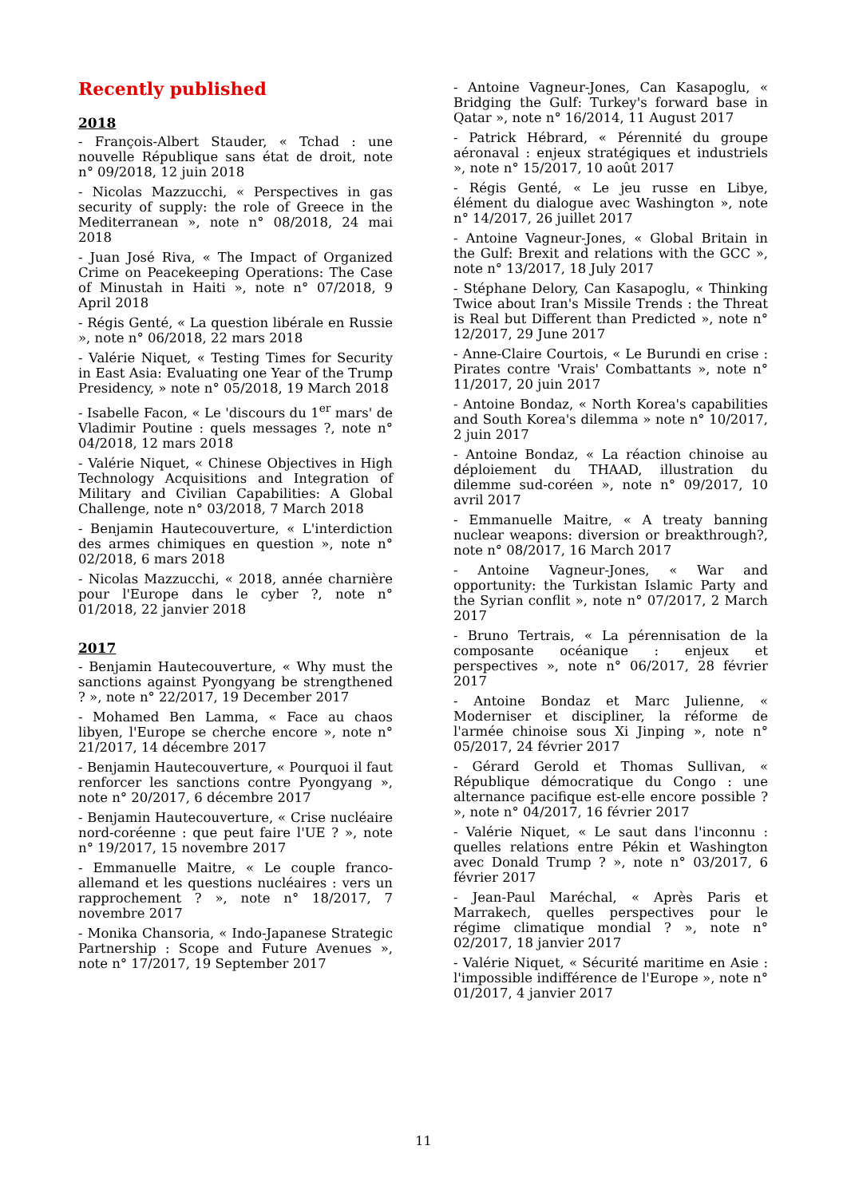Recently published
2018
- François-Albert Stauder, « Tchad : une nouvelle République sans état de droit, note n° 09/2018, 12 juin 2018
- Nicolas Mazzucchi, « Perspectives in gas security of supply: the role of Greece in the Mediterranean », note n° 08/2018, 24 mai 2018
- Juan José Riva, « The Impact of Organized Crime on Peacekeeping Operations: The Case of Minustah in Haiti », note n° 07/2018, 9 April 2018
- Régis Genté, « La question libérale en Russie », note n° 06/2018, 22 mars 2018
- Valérie Niquet, « Testing Times for Security in East Asia: Evaluating one Year of the Trump Presidency, » note n° 05/2018, 19 March 2018
- Isabelle Facon, « Le 'discours du 1<sup>er</sup> mars' de Vladimir Poutine : quels messages ?, note n° 04/2018, 12 mars 2018
- Valérie Niquet, « Chinese Objectives in High Technology Acquisitions and Integration of Military and Civilian Capabilities: A Global Challenge, note n° 03/2018, 7 March 2018
- Benjamin Hautecouverture, « L'interdiction des armes chimiques en question », note n° 02/2018, 6 mars 2018
- Nicolas Mazzucchi, « 2018, année charnière pour l'Europe dans le cyber ?, note n° 01/2018, 22 janvier 2018
2017
- Benjamin Hautecouverture, « Why must the sanctions against Pyongyang be strengthened ? », note n° 22/2017, 19 December 2017
- Mohamed Ben Lamma, « Face au chaos libyen, l'Europe se cherche encore », note n° 21/2017, 14 décembre 2017
- Benjamin Hautecouverture, « Pourquoi il faut renforcer les sanctions contre Pyongyang », note n° 20/2017, 6 décembre 2017
- Benjamin Hautecouverture, « Crise nucléaire nord-coréenne : que peut faire l'UE ? », note n° 19/2017, 15 novembre 2017
- Emmanuelle Maitre, « Le couple franco-allemand et les questions nucléaires : vers un rapprochement ? », note n° 18/2017, 7 novembre 2017
- Monika Chansoria, « Indo-Japanese Strategic Partnership : Scope and Future Avenues », note n° 17/2017, 19 September 2017
- Antoine Vagneur-Jones, Can Kasapoglu, « Bridging the Gulf: Turkey's forward base in Qatar », note n° 16/2014, 11 August 2017
- Patrick Hébrard, « Pérennité du groupe aéronaval : enjeux stratégiques et industriels », note n° 15/2017, 10 août 2017
- Régis Genté, « Le jeu russe en Libye, élément du dialogue avec Washington », note n° 14/2017, 26 juillet 2017
- Antoine Vagneur-Jones, « Global Britain in the Gulf: Brexit and relations with the GCC », note n° 13/2017, 18 July 2017
- Stéphane Delory, Can Kasapoglu, « Thinking Twice about Iran's Missile Trends : the Threat is Real but Different than Predicted », note n° 12/2017, 29 June 2017
- Anne-Claire Courtois, « Le Burundi en crise : Pirates contre 'Vrais' Combattants », note n° 11/2017, 20 juin 2017
- Antoine Bondaz, « North Korea's capabilities and South Korea's dilemma » note n° 10/2017, 2 juin 2017
- Antoine Bondaz, « La réaction chinoise au déploiement du THAAD, illustration du dilemme sud-coréen », note n° 09/2017, 10 avril 2017
- Emmanuelle Maitre, « A treaty banning nuclear weapons: diversion or breakthrough?, note n° 08/2017, 16 March 2017
- Antoine Vagneur-Jones, « War and opportunity: the Turkistan Islamic Party and the Syrian conflit », note n° 07/2017, 2 March 2017
- Bruno Tertrais, « La pérennisation de la composante océanique : enjeux et perspectives », note n° 06/2017, 28 février 2017
- Antoine Bondaz et Marc Julienne, « Moderniser et discipliner, la réforme de l'armée chinoise sous Xi Jinping », note n° 05/2017, 24 février 2017
- Gérard Gerold et Thomas Sullivan, « République démocratique du Congo : une alternance pacifique est-elle encore possible ? », note n° 04/2017, 16 février 2017
- Valérie Niquet, « Le saut dans l'inconnu : quelles relations entre Pékin et Washington avec Donald Trump ? », note n° 03/2017, 6 février 2017
- Jean-Paul Maréchal, « Après Paris et Marrakech, quelles perspectives pour le régime climatique mondial ? », note n° 02/2017, 18 janvier 2017
- Valérie Niquet, « Sécurité maritime en Asie : l'impossible indifférence de l'Europe », note n° 01/2017, 4 janvier 2017
11